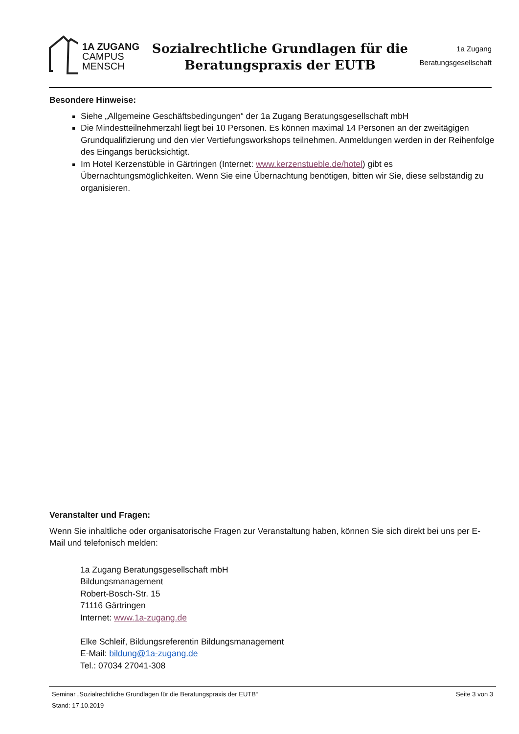1A ZUGANG
CAMPUS
MENSCH
Sozialrechtliche Grundlagen für die
Beratungspraxis der EUTB
1a Zugang
Beratungsgesellschaft
Besondere Hinweise:
Siehe „Allgemeine Geschäftsbedingungen“ der 1a Zugang Beratungsgesellschaft mbH
Die Mindestteilnehmerzahl liegt bei 10 Personen. Es können maximal 14 Personen an der zweitägigen Grundqualifizierung und den vier Vertiefungsworkshops teilnehmen. Anmeldungen werden in der Reihenfolge des Eingangs berücksichtigt.
Im Hotel Kerzenstüble in Gärtringen (Internet: www.kerzenstueble.de/hotel) gibt es Übernachtungsmöglichkeiten. Wenn Sie eine Übernachtung benötigen, bitten wir Sie, diese selbständig zu organisieren.
Veranstalter und Fragen:
Wenn Sie inhaltliche oder organisatorische Fragen zur Veranstaltung haben, können Sie sich direkt bei uns per E-Mail und telefonisch melden:
1a Zugang Beratungsgesellschaft mbH
Bildungsmanagement
Robert-Bosch-Str. 15
71116 Gärtringen
Internet: www.1a-zugang.de
Elke Schleif, Bildungsreferentin Bildungsmanagement
E-Mail: bildung@1a-zugang.de
Tel.: 07034 27041-308
Seminar „Sozialrechtliche Grundlagen für die Beratungspraxis der EUTB“
Stand: 17.10.2019
Seite 3 von 3